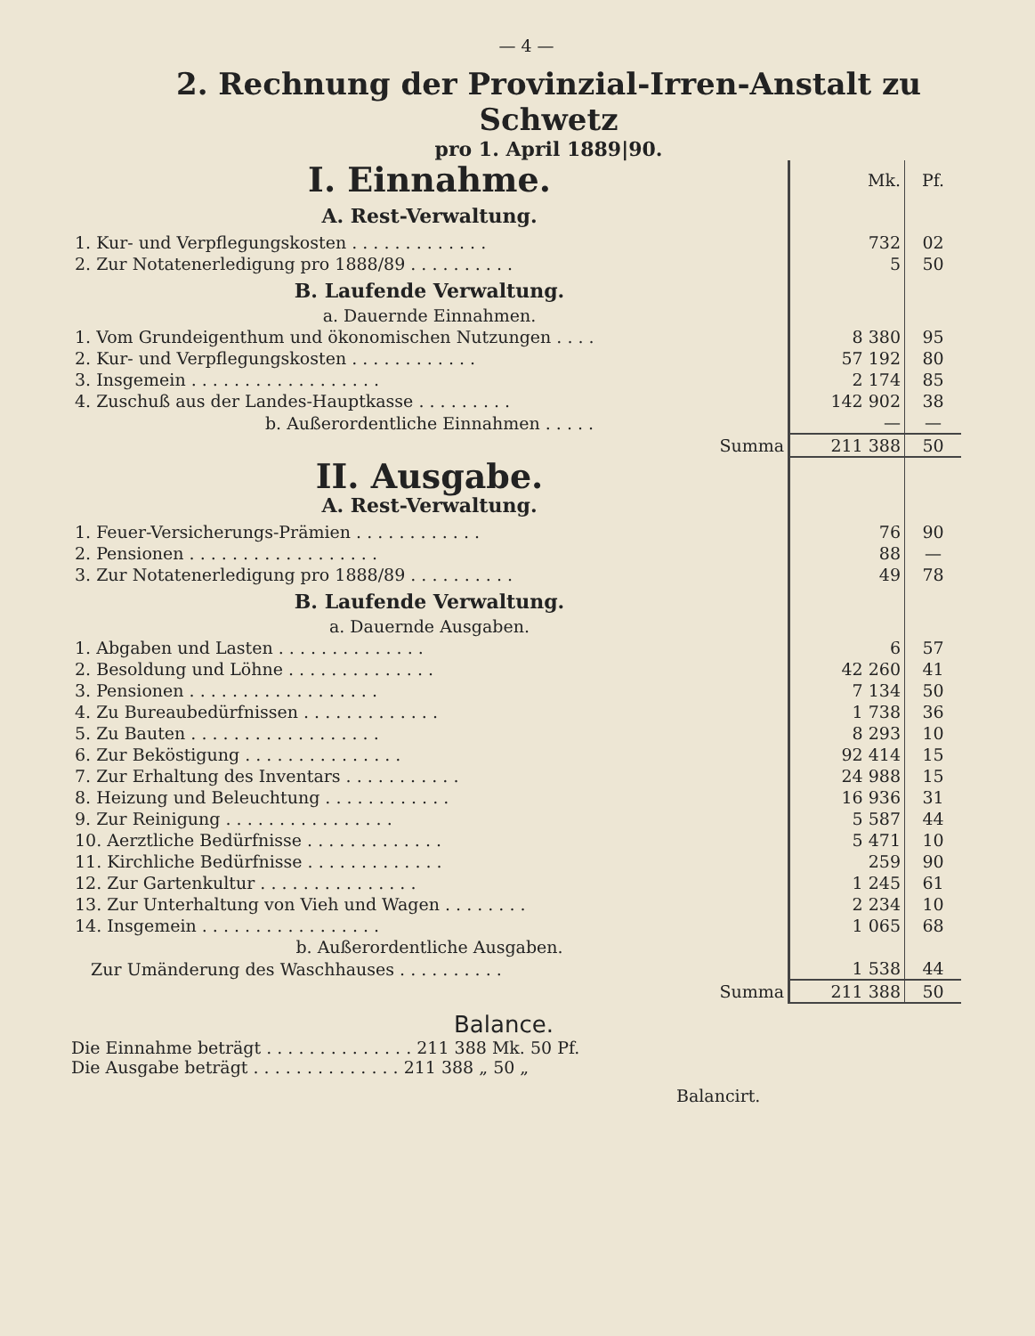— 4 —
2. Rechnung der Provinzial-Irren-Anstalt zu Schwetz
pro 1. April 1889|90.
| I. Einnahme. | Mk. | Pf. |
| A. Rest-Verwaltung. | | |
| 1. Kur- und Verpflegungskosten . . . . . . . . . . . . . | 732 | 02 |
| 2. Zur Notatenerledigung pro 1888/89 . . . . . . . . . . | 5 | 50 |
| B. Laufende Verwaltung. a. Dauernde Einnahmen. | | |
| 1. Vom Grundeigenthum und ökonomischen Nutzungen . . . . | 8 380 | 95 |
| 2. Kur- und Verpflegungskosten . . . . . . . . . . . . | 57 192 | 80 |
| 3. Insgemein . . . . . . . . . . . . . . . . . . | 2 174 | 85 |
| 4. Zuschuß aus der Landes-Hauptkasse . . . . . . . . . | 142 902 | 38 |
| b. Außerordentliche Einnahmen . . . . . | — | — |
| Summa | 211 388 | 50 |
| II. Ausgabe. A. Rest-Verwaltung. | | |
| 1. Feuer-Versicherungs-Prämien . . . . . . . . . . . . | 76 | 90 |
| 2. Pensionen . . . . . . . . . . . . . . . . . . | 88 | — |
| 3. Zur Notatenerledigung pro 1888/89 . . . . . . . . . . | 49 | 78 |
| B. Laufende Verwaltung. a. Dauernde Ausgaben. | | |
| 1. Abgaben und Lasten . . . . . . . . . . . . . . | 6 | 57 |
| 2. Besoldung und Löhne . . . . . . . . . . . . . . | 42 260 | 41 |
| 3. Pensionen . . . . . . . . . . . . . . . . . . | 7 134 | 50 |
| 4. Zu Bureaubedürfnissen . . . . . . . . . . . . . | 1 738 | 36 |
| 5. Zu Bauten . . . . . . . . . . . . . . . . . . | 8 293 | 10 |
| 6. Zur Beköstigung . . . . . . . . . . . . . . . | 92 414 | 15 |
| 7. Zur Erhaltung des Inventars . . . . . . . . . . . | 24 988 | 15 |
| 8. Heizung und Beleuchtung . . . . . . . . . . . . | 16 936 | 31 |
| 9. Zur Reinigung . . . . . . . . . . . . . . . . | 5 587 | 44 |
| 10. Aerztliche Bedürfnisse . . . . . . . . . . . . . | 5 471 | 10 |
| 11. Kirchliche Bedürfnisse . . . . . . . . . . . . . | 259 | 90 |
| 12. Zur Gartenkultur . . . . . . . . . . . . . . . | 1 245 | 61 |
| 13. Zur Unterhaltung von Vieh und Wagen . . . . . . . . | 2 234 | 10 |
| 14. Insgemein . . . . . . . . . . . . . . . . . | 1 065 | 68 |
| b. Außerordentliche Ausgaben. | | |
| Zur Umänderung des Waschhauses . . . . . . . . . . | 1 538 | 44 |
| Summa | 211 388 | 50 |
Balance.
Die Einnahme beträgt . . . . . . . . . . . . . . 211 388 Mk. 50 Pf.
Die Ausgabe beträgt . . . . . . . . . . . . . . 211 388 „ 50 „
Balancirt.